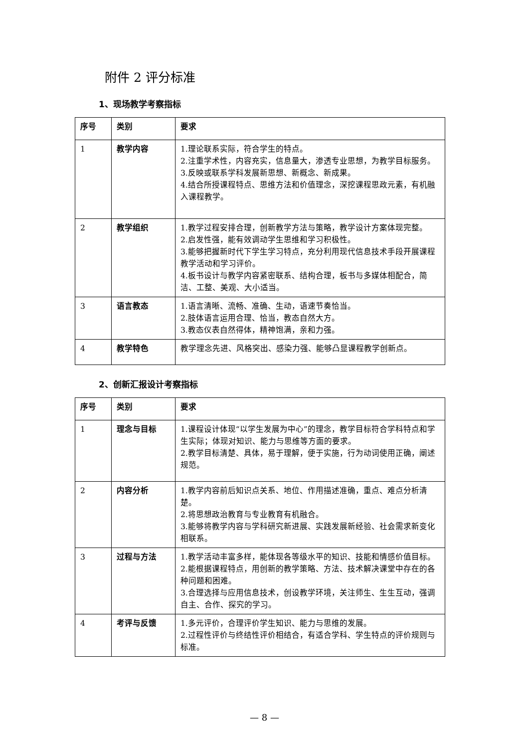附件 2 评分标准
1、现场教学考察指标
| 序号 | 类别 | 要求 |
| --- | --- | --- |
| 1 | 教学内容 | 1.理论联系实际，符合学生的特点。 2.注重学术性，内容充实，信息量大，渗透专业思想，为教学目标服务。 3.反映或联系学科发展新思想、新概念、新成果。 4.结合所授课程特点、思维方法和价值理念，深挖课程思政元素，有机融入课程教学。 |
| 2 | 教学组织 | 1.教学过程安排合理，创新教学方法与策略，教学设计方案体现完整。 2.启发性强，能有效调动学生思维和学习积极性。 3.能够把握新时代下学生学习特点，充分利用现代信息技术手段开展课程教学活动和学习评价。 4.板书设计与教学内容紧密联系、结构合理，板书与多媒体相配合，简洁、工整、美观、大小适当。 |
| 3 | 语言教态 | 1.语言清晰、流畅、准确、生动，语速节奏恰当。 2.肢体语言运用合理、恰当，教态自然大方。 3.教态仪表自然得体，精神饱满，亲和力强。 |
| 4 | 教学特色 | 教学理念先进、风格突出、感染力强、能够凸显课程教学创新点。 |
2、创新汇报设计考察指标
| 序号 | 类别 | 要求 |
| --- | --- | --- |
| 1 | 理念与目标 | 1.课程设计体现“以学生发展为中心”的理念，教学目标符合学科特点和学生实际；体现对知识、能力与思维等方面的要求。 2.教学目标清楚、具体，易于理解，便于实施，行为动词使用正确，阐述规范。 |
| 2 | 内容分析 | 1.教学内容前后知识点关系、地位、作用描述准确，重点、难点分析清楚。 2.将思想政治教育与专业教育有机融合。 3.能够将教学内容与学科研究新进展、实践发展新经验、社会需求新变化相联系。 |
| 3 | 过程与方法 | 1.教学活动丰富多样，能体现各等级水平的知识、技能和情感价值目标。 2.能根据课程特点，用创新的教学策略、方法、技术解决课堂中存在的各种问题和困难。 3.合理选择与应用信息技术，创设教学环境，关注师生、生生互动，强调自主、合作、探究的学习。 |
| 4 | 考评与反馈 | 1.多元评价，合理评价学生知识、能力与思维的发展。 2.过程性评价与终结性评价相结合，有适合学科、学生特点的评价规则与标准。 |
— 8 —